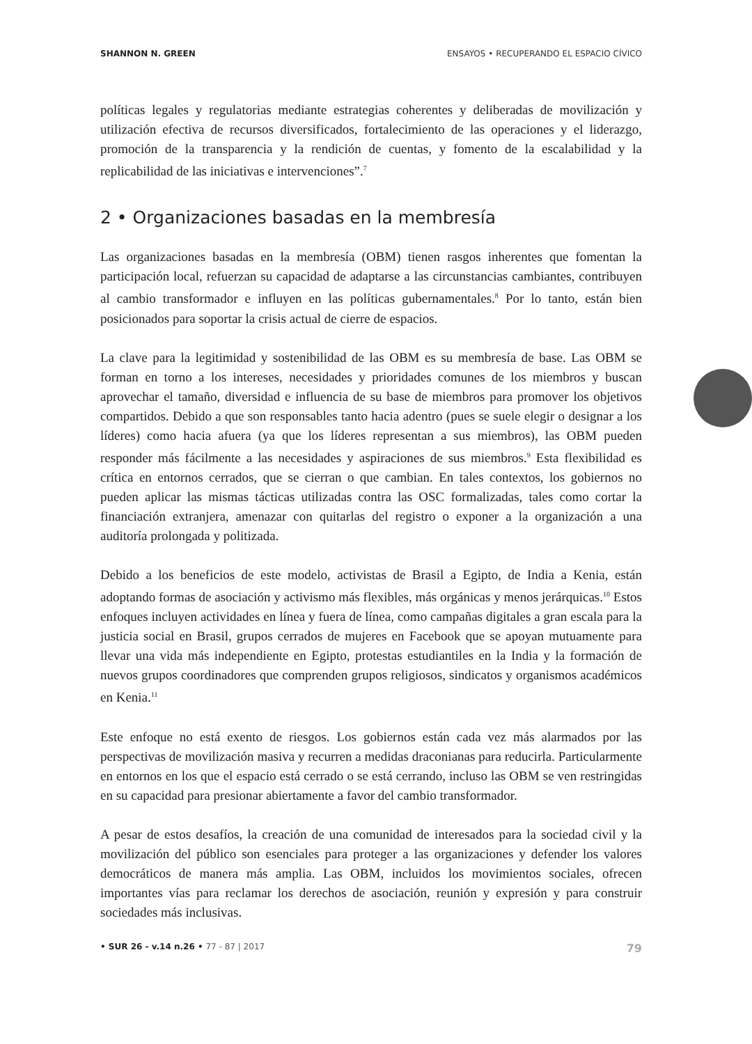SHANNON N. GREEN ENSAYOS • RECUPERANDO EL ESPACIO CÍVICO
políticas legales y regulatorias mediante estrategias coherentes y deliberadas de movilización y utilización efectiva de recursos diversificados, fortalecimiento de las operaciones y el liderazgo, promoción de la transparencia y la rendición de cuentas, y fomento de la escalabilidad y la replicabilidad de las iniciativas e intervenciones”.<sup>7</sup>
2 • Organizaciones basadas en la membresía
Las organizaciones basadas en la membresía (OBM) tienen rasgos inherentes que fomentan la participación local, refuerzan su capacidad de adaptarse a las circunstancias cambiantes, contribuyen al cambio transformador e influyen en las políticas gubernamentales.<sup>8</sup> Por lo tanto, están bien posicionados para soportar la crisis actual de cierre de espacios.
La clave para la legitimidad y sostenibilidad de las OBM es su membresía de base. Las OBM se forman en torno a los intereses, necesidades y prioridades comunes de los miembros y buscan aprovechar el tamaño, diversidad e influencia de su base de miembros para promover los objetivos compartidos. Debido a que son responsables tanto hacia adentro (pues se suele elegir o designar a los líderes) como hacia afuera (ya que los líderes representan a sus miembros), las OBM pueden responder más fácilmente a las necesidades y aspiraciones de sus miembros.<sup>9</sup> Esta flexibilidad es crítica en entornos cerrados, que se cierran o que cambian. En tales contextos, los gobiernos no pueden aplicar las mismas tácticas utilizadas contra las OSC formalizadas, tales como cortar la financiación extranjera, amenazar con quitarlas del registro o exponer a la organización a una auditoría prolongada y politizada.
Debido a los beneficios de este modelo, activistas de Brasil a Egipto, de India a Kenia, están adoptando formas de asociación y activismo más flexibles, más orgánicas y menos jerárquicas.<sup>10</sup> Estos enfoques incluyen actividades en línea y fuera de línea, como campañas digitales a gran escala para la justicia social en Brasil, grupos cerrados de mujeres en Facebook que se apoyan mutuamente para llevar una vida más independiente en Egipto, protestas estudiantiles en la India y la formación de nuevos grupos coordinadores que comprenden grupos religiosos, sindicatos y organismos académicos en Kenia.<sup>11</sup>
Este enfoque no está exento de riesgos. Los gobiernos están cada vez más alarmados por las perspectivas de movilización masiva y recurren a medidas draconianas para reducirla. Particularmente en entornos en los que el espacio está cerrado o se está cerrando, incluso las OBM se ven restringidas en su capacidad para presionar abiertamente a favor del cambio transformador.
A pesar de estos desafíos, la creación de una comunidad de interesados para la sociedad civil y la movilización del público son esenciales para proteger a las organizaciones y defender los valores democráticos de manera más amplia. Las OBM, incluidos los movimientos sociales, ofrecen importantes vías para reclamar los derechos de asociación, reunión y expresión y para construir sociedades más inclusivas.
• SUR 26 - v.14 n.26 • 77 - 87 | 2017 79